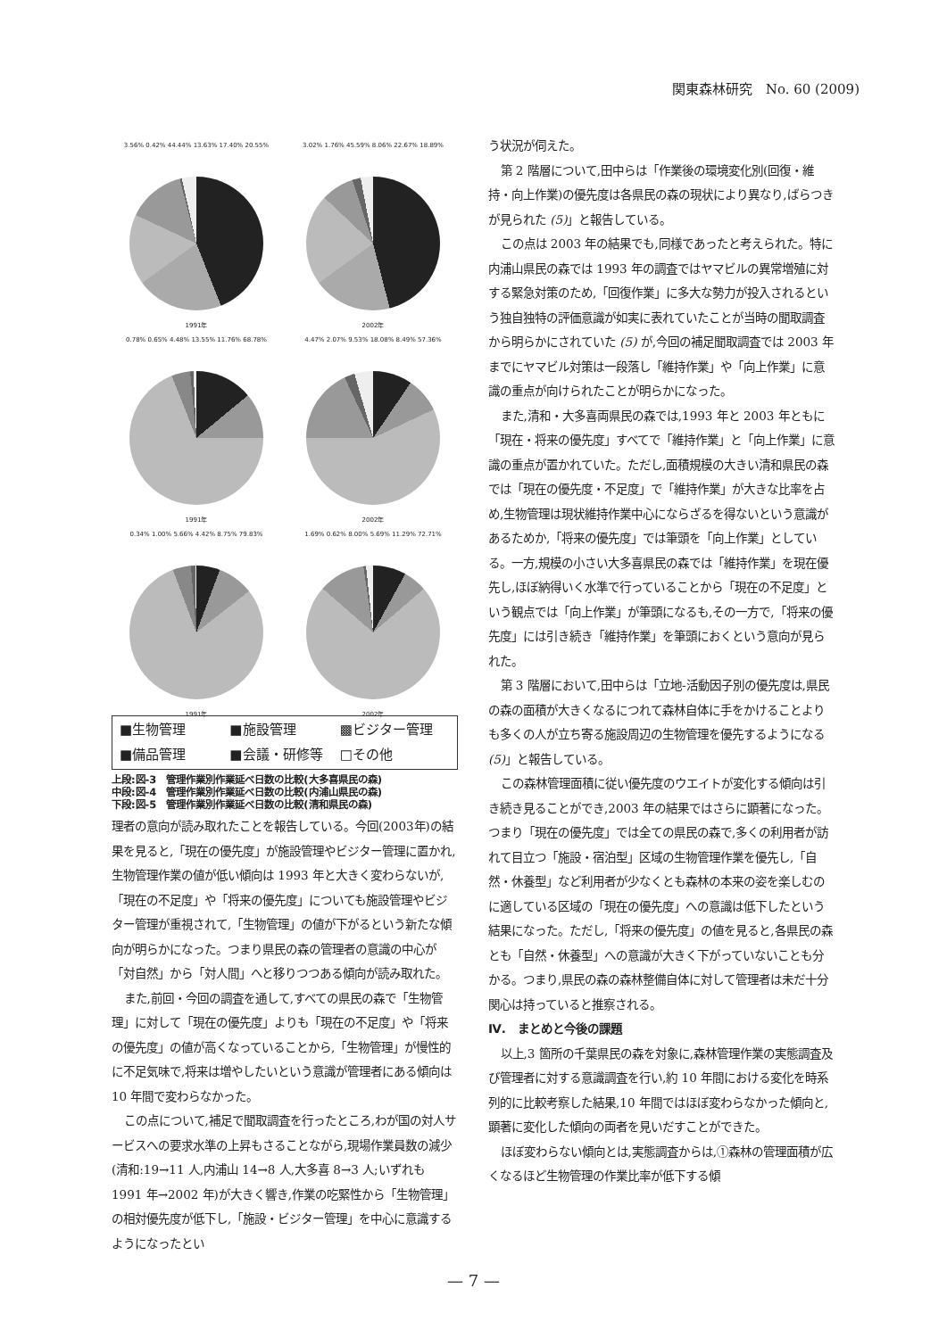関東森林研究　No. 60 (2009)
3.56% 0.42% 44.44% 13.63% 17.40% 20.55%
1991年
3.02% 1.76% 45.59% 8.06% 22.67% 18.89%
2002年
0.78% 0.65% 4.48% 13.55% 11.76% 68.78%
1991年
4.47% 2.07% 9.53% 18.08% 8.49% 57.36%
2002年
0.34% 1.00% 5.66% 4.42% 8.75% 79.83%
1991年
1.69% 0.62% 8.00% 5.69% 11.29% 72.71%
2002年
■生物管理 ■施設管理 ▩ビジター管理 ■備品管理 ■会議・研修等 □その他
上段:図-3　管理作業別作業延べ日数の比較(大多喜県民の森)
中段:図-4　管理作業別作業延べ日数の比較(内浦山県民の森)
下段:図-5　管理作業別作業延べ日数の比較(清和県民の森)
理者の意向が読み取れたことを報告している。今回(2003年)の結果を見ると,「現在の優先度」が施設管理やビジター管理に置かれ,生物管理作業の値が低い傾向は 1993 年と大きく変わらないが,「現在の不足度」や「将来の優先度」についても施設管理やビジター管理が重視されて,「生物管理」の値が下がるという新たな傾向が明らかになった。つまり県民の森の管理者の意識の中心が「対自然」から「対人間」へと移りつつある傾向が読み取れた。
また,前回・今回の調査を通して,すべての県民の森で「生物管理」に対して「現在の優先度」よりも「現在の不足度」や「将来の優先度」の値が高くなっていることから,「生物管理」が慢性的に不足気味で,将来は増やしたいという意識が管理者にある傾向は 10 年間で変わらなかった。
この点について,補足で聞取調査を行ったところ,わが国の対人サービスへの要求水準の上昇もさることながら,現場作業員数の減少(清和:19→11 人,内浦山 14→8 人,大多喜 8→3 人;いずれも 1991 年→2002 年)が大きく響き,作業の吃緊性から「生物管理」の相対優先度が低下し,「施設・ビジター管理」を中心に意識するようになったとい
う状況が伺えた。
第 2 階層について,田中らは「作業後の環境変化別(回復・維持・向上作業)の優先度は各県民の森の現状により異なり,ばらつきが見られた (5)」と報告している。
この点は 2003 年の結果でも,同様であったと考えられた。特に内浦山県民の森では 1993 年の調査ではヤマビルの異常増殖に対する緊急対策のため,「回復作業」に多大な勢力が投入されるという独自独特の評価意識が如実に表れていたことが当時の聞取調査から明らかにされていた (5) が,今回の補足聞取調査では 2003 年までにヤマビル対策は一段落し「維持作業」や「向上作業」に意識の重点が向けられたことが明らかになった。
また,清和・大多喜両県民の森では,1993 年と 2003 年ともに「現在・将来の優先度」すべてで「維持作業」と「向上作業」に意識の重点が置かれていた。ただし,面積規模の大きい清和県民の森では「現在の優先度・不足度」で「維持作業」が大きな比率を占め,生物管理は現状維持作業中心にならざるを得ないという意識があるためか,「将来の優先度」では筆頭を「向上作業」としている。一方,規模の小さい大多喜県民の森では「維持作業」を現在優先し,ほぼ納得いく水準で行っていることから「現在の不足度」という観点では「向上作業」が筆頭になるも,その一方で,「将来の優先度」には引き続き「維持作業」を筆頭におくという意向が見られた。
第 3 階層において,田中らは「立地-活動因子別の優先度は,県民の森の面積が大きくなるにつれて森林自体に手をかけることよりも多くの人が立ち寄る施設周辺の生物管理を優先するようになる (5)」と報告している。
この森林管理面積に従い優先度のウエイトが変化する傾向は引き続き見ることができ,2003 年の結果ではさらに顕著になった。つまり「現在の優先度」では全ての県民の森で,多くの利用者が訪れて目立つ「施設・宿泊型」区域の生物管理作業を優先し,「自然・休養型」など利用者が少なくとも森林の本来の姿を楽しむのに適している区域の「現在の優先度」への意識は低下したという結果になった。ただし,「将来の優先度」の値を見ると,各県民の森とも「自然・休養型」への意識が大きく下がっていないことも分かる。つまり,県民の森の森林整備自体に対して管理者は未だ十分関心は持っていると推察される。
Ⅳ.　まとめと今後の課題
以上,3 箇所の千葉県民の森を対象に,森林管理作業の実態調査及び管理者に対する意識調査を行い,約 10 年間における変化を時系列的に比較考察した結果,10 年間ではほぼ変わらなかった傾向と,顕著に変化した傾向の両者を見いだすことができた。
ほぼ変わらない傾向とは,実態調査からは,①森林の管理面積が広くなるほど生物管理の作業比率が低下する傾
— 7 —